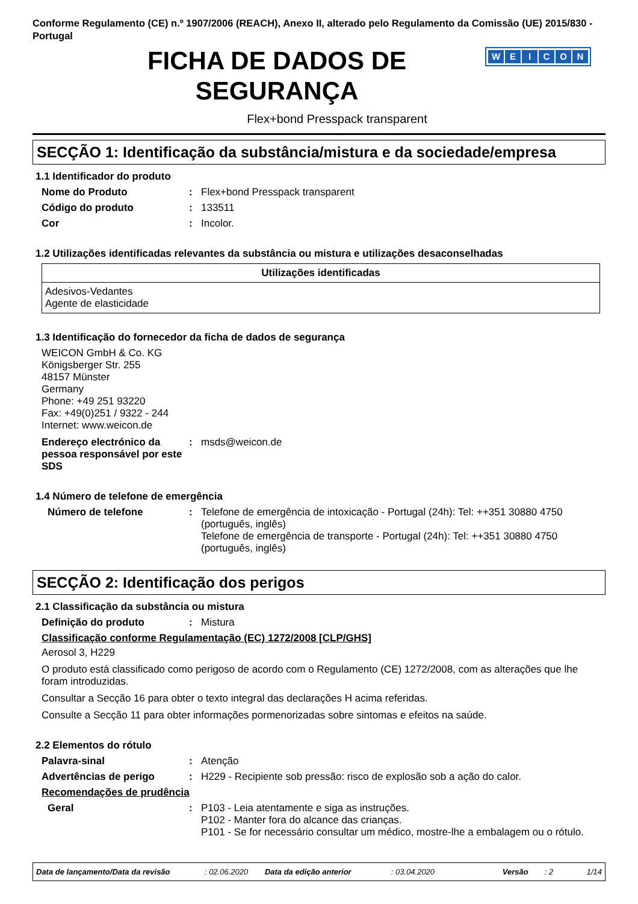Conforme Regulamento (CE) n.º 1907/2006 (REACH), Anexo II, alterado pelo Regulamento da Comissão (UE) 2015/830 - Portugal
FICHA DE DADOS DE
SEGURANÇA
WEICON
Flex+bond Presspack transparent
SECÇÃO 1: Identificação da substância/mistura e da sociedade/empresa
1.1 Identificador do produto
Nome do Produto : Flex+bond Presspack transparent
Código do produto : 133511
Cor : Incolor.
1.2 Utilizações identificadas relevantes da substância ou mistura e utilizações desaconselhadas
| Utilizações identificadas |
| --- |
| Adesivos-Vedantes Agente de elasticidade |
1.3 Identificação do fornecedor da ficha de dados de segurança
WEICON GmbH & Co. KG
Königsberger Str. 255
48157 Münster
Germany
Phone: +49 251 93220
Fax: +49(0)251 / 9322 - 244
Internet: www.weicon.de
Endereço electrónico da pessoa responsável por este SDS
: msds@weicon.de
1.4 Número de telefone de emergência
Número de telefone : Telefone de emergência de intoxicação - Portugal (24h): Tel: ++351 30880 4750 (português, inglês)
Telefone de emergência de transporte - Portugal (24h): Tel: ++351 30880 4750 (português, inglês)
SECÇÃO 2: Identificação dos perigos
2.1 Classificação da substância ou mistura
Definição do produto : Mistura
Classificação conforme Regulamentação (EC) 1272/2008 [CLP/GHS]
Aerosol 3, H229
O produto está classificado como perigoso de acordo com o Regulamento (CE) 1272/2008, com as alterações que lhe foram introduzidas.
Consultar a Secção 16 para obter o texto integral das declarações H acima referidas.
Consulte a Secção 11 para obter informações pormenorizadas sobre sintomas e efeitos na saúde.
2.2 Elementos do rótulo
Palavra-sinal : Atenção
Advertências de perigo : H229 - Recipiente sob pressão: risco de explosão sob a ação do calor.
Recomendações de prudência
Geral : P103 - Leia atentamente e siga as instruções.
P102 - Manter fora do alcance das crianças.
P101 - Se for necessário consultar um médico, mostre-lhe a embalagem ou o rótulo.
Data de lançamento/Data da revisão: 02.06.2020 Data da edição anterior: 03.04.2020 Versão: 2 1/14